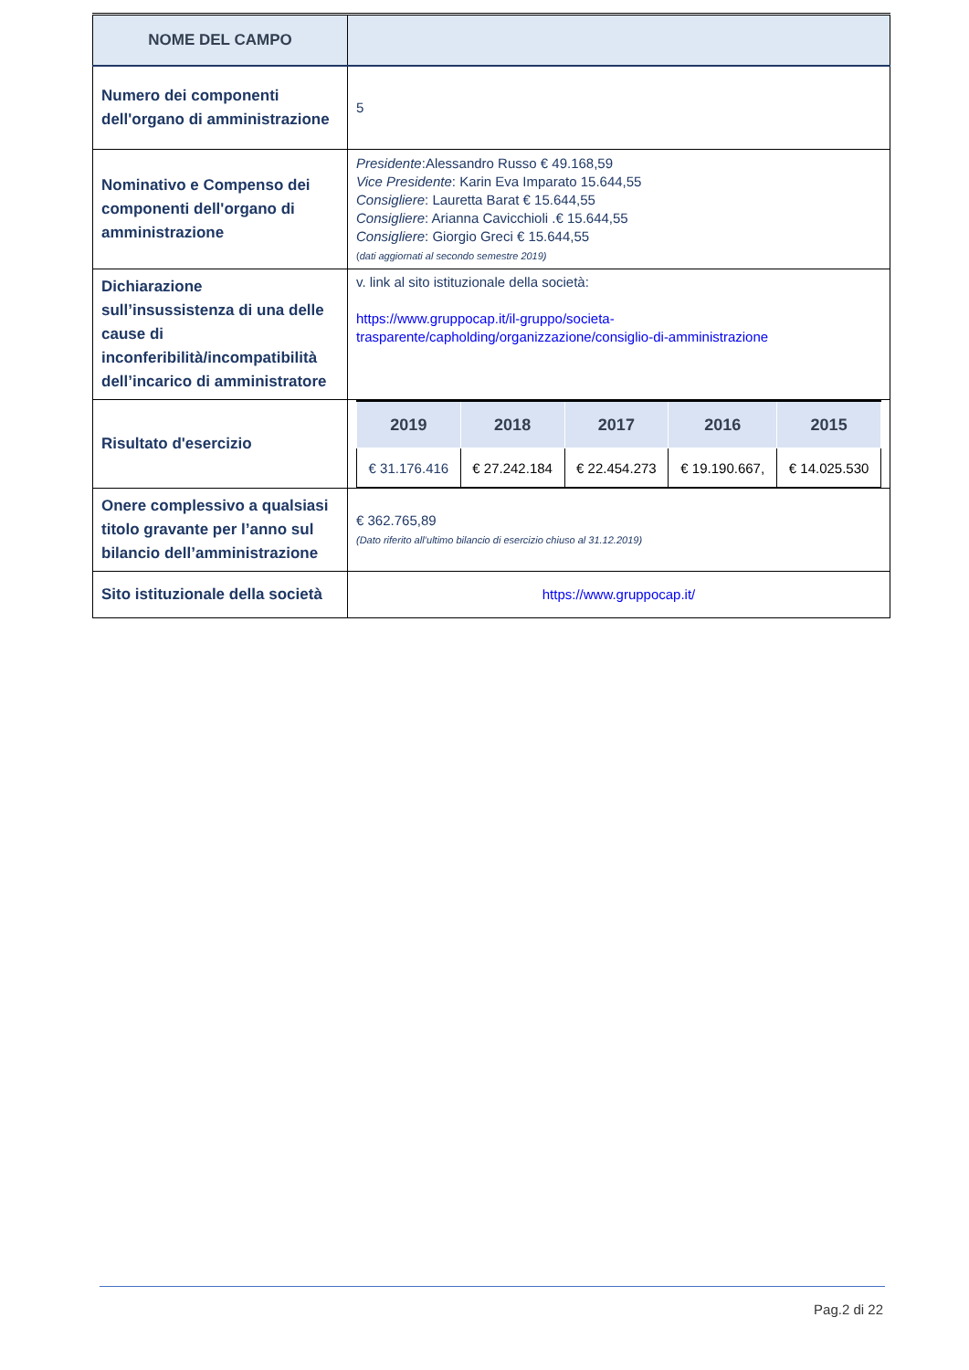| NOME DEL CAMPO | |
| --- | --- |
| Numero dei componenti dell'organo di amministrazione | 5 |
| Nominativo e Compenso dei componenti dell'organo di amministrazione | Presidente :Alessandro Russo € 49.168,59 Vice Presidente : Karin Eva Imparato 15.644,55 Consigliere : Lauretta Barat € 15.644,55 Consigliere : Arianna Cavicchioli .€ 15.644,55 Consigliere : Giorgio Greci € 15.644,55 ( dati aggiornati al secondo semestre 2019) |
| Dichiarazione sull’insussistenza di una delle cause di inconferibilità/incompatibilità dell’incarico di amministratore | v. link al sito istituzionale della società: https://www.gruppocap.it/il-gruppo/societa-trasparente/capholding/organizzazione/consiglio-di-amministrazione |
| Risultato d'esercizio | / 2019 / 2018 / 2017 / 2016 / 2015 / / --- / --- / --- / --- / --- / / € 31.176.416 / € 27.242.184 / € 22.454.273 / € 19.190.667, / € 14.025.530 / |
| Onere complessivo a qualsiasi titolo gravante per l’anno sul bilancio dell’amministrazione | € 362.765,89 (Dato riferito all’ultimo bilancio di esercizio chiuso al 31.12.2019) |
| Sito istituzionale della società | https://www.gruppocap.it/ |
Pag.2 di 22